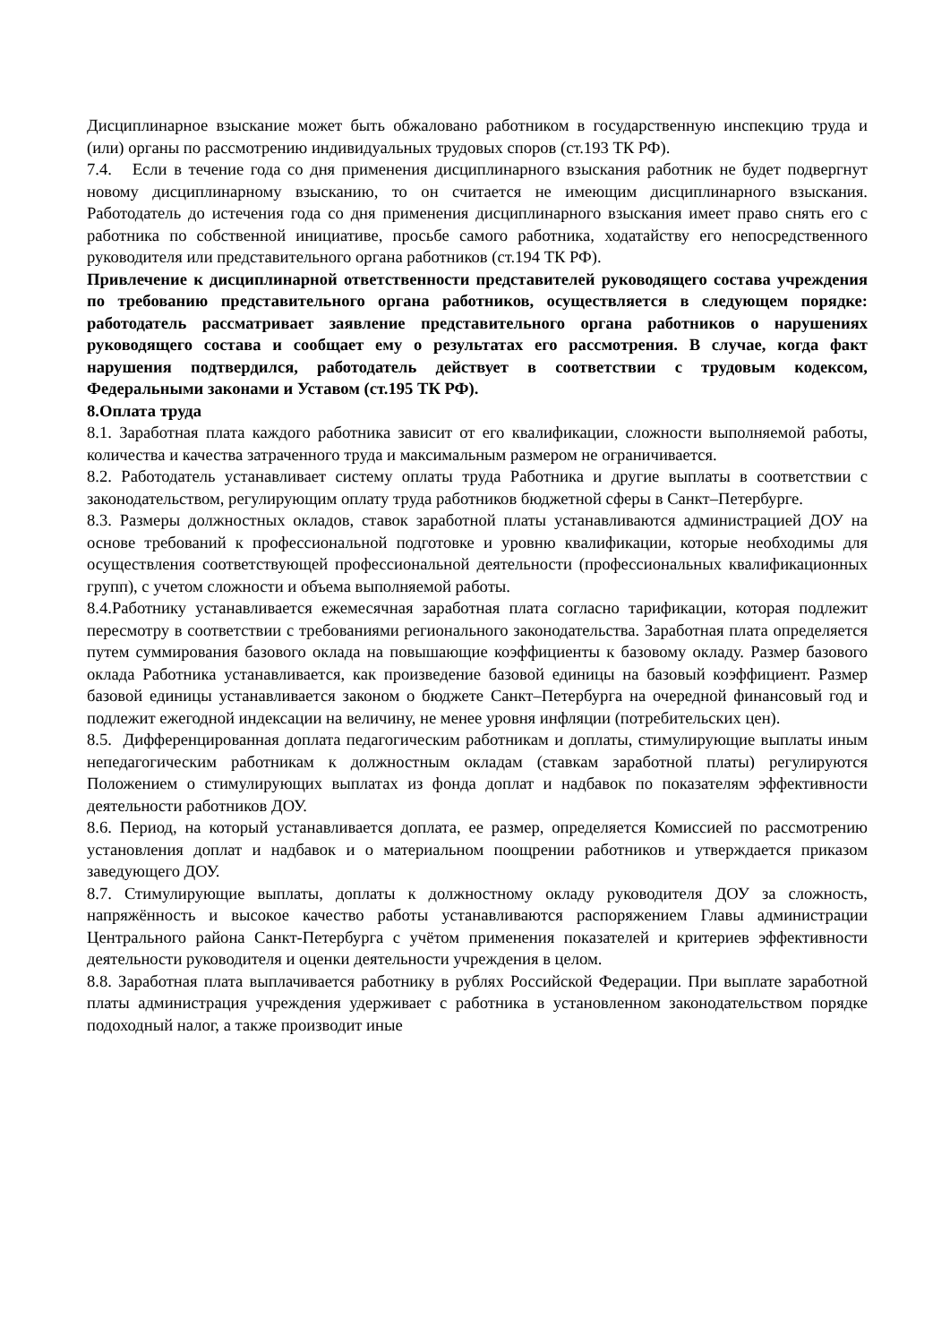Дисциплинарное взыскание может быть обжаловано работником в государственную инспекцию труда и (или) органы по рассмотрению индивидуальных трудовых споров (ст.193 ТК РФ).
7.4. Если в течение года со дня применения дисциплинарного взыскания работник не будет подвергнут новому дисциплинарному взысканию, то он считается не имеющим дисциплинарного взыскания. Работодатель до истечения года со дня применения дисциплинарного взыскания имеет право снять его с работника по собственной инициативе, просьбе самого работника, ходатайству его непосредственного руководителя или представительного органа работников (ст.194 ТК РФ).
Привлечение к дисциплинарной ответственности представителей руководящего состава учреждения по требованию представительного органа работников, осуществляется в следующем порядке: работодатель рассматривает заявление представительного органа работников о нарушениях руководящего состава и сообщает ему о результатах его рассмотрения. В случае, когда факт нарушения подтвердился, работодатель действует в соответствии с трудовым кодексом, Федеральными законами и Уставом (ст.195 ТК РФ).
8.Оплата труда
8.1. Заработная плата каждого работника зависит от его квалификации, сложности выполняемой работы, количества и качества затраченного труда и максимальным размером не ограничивается.
8.2. Работодатель устанавливает систему оплаты труда Работника и другие выплаты в соответствии с законодательством, регулирующим оплату труда работников бюджетной сферы в Санкт–Петербурге.
8.3. Размеры должностных окладов, ставок заработной платы устанавливаются администрацией ДОУ на основе требований к профессиональной подготовке и уровню квалификации, которые необходимы для осуществления соответствующей профессиональной деятельности (профессиональных квалификационных групп), с учетом сложности и объема выполняемой работы.
8.4.Работнику устанавливается ежемесячная заработная плата согласно тарификации, которая подлежит пересмотру в соответствии с требованиями регионального законодательства. Заработная плата определяется путем суммирования базового оклада на повышающие коэффициенты к базовому окладу. Размер базового оклада Работника устанавливается, как произведение базовой единицы на базовый коэффициент. Размер базовой единицы устанавливается законом о бюджете Санкт–Петербурга на очередной финансовый год и подлежит ежегодной индексации на величину, не менее уровня инфляции (потребительских цен).
8.5. Дифференцированная доплата педагогическим работникам и доплаты, стимулирующие выплаты иным непедагогическим работникам к должностным окладам (ставкам заработной платы) регулируются Положением о стимулирующих выплатах из фонда доплат и надбавок по показателям эффективности деятельности работников ДОУ.
8.6. Период, на который устанавливается доплата, ее размер, определяется Комиссией по рассмотрению установления доплат и надбавок и о материальном поощрении работников и утверждается приказом заведующего ДОУ.
8.7. Стимулирующие выплаты, доплаты к должностному окладу руководителя ДОУ за сложность, напряжённость и высокое качество работы устанавливаются распоряжением Главы администрации Центрального района Санкт-Петербурга с учётом применения показателей и критериев эффективности деятельности руководителя и оценки деятельности учреждения в целом.
8.8. Заработная плата выплачивается работнику в рублях Российской Федерации. При выплате заработной платы администрация учреждения удерживает с работника в установленном законодательством порядке подоходный налог, а также производит иные